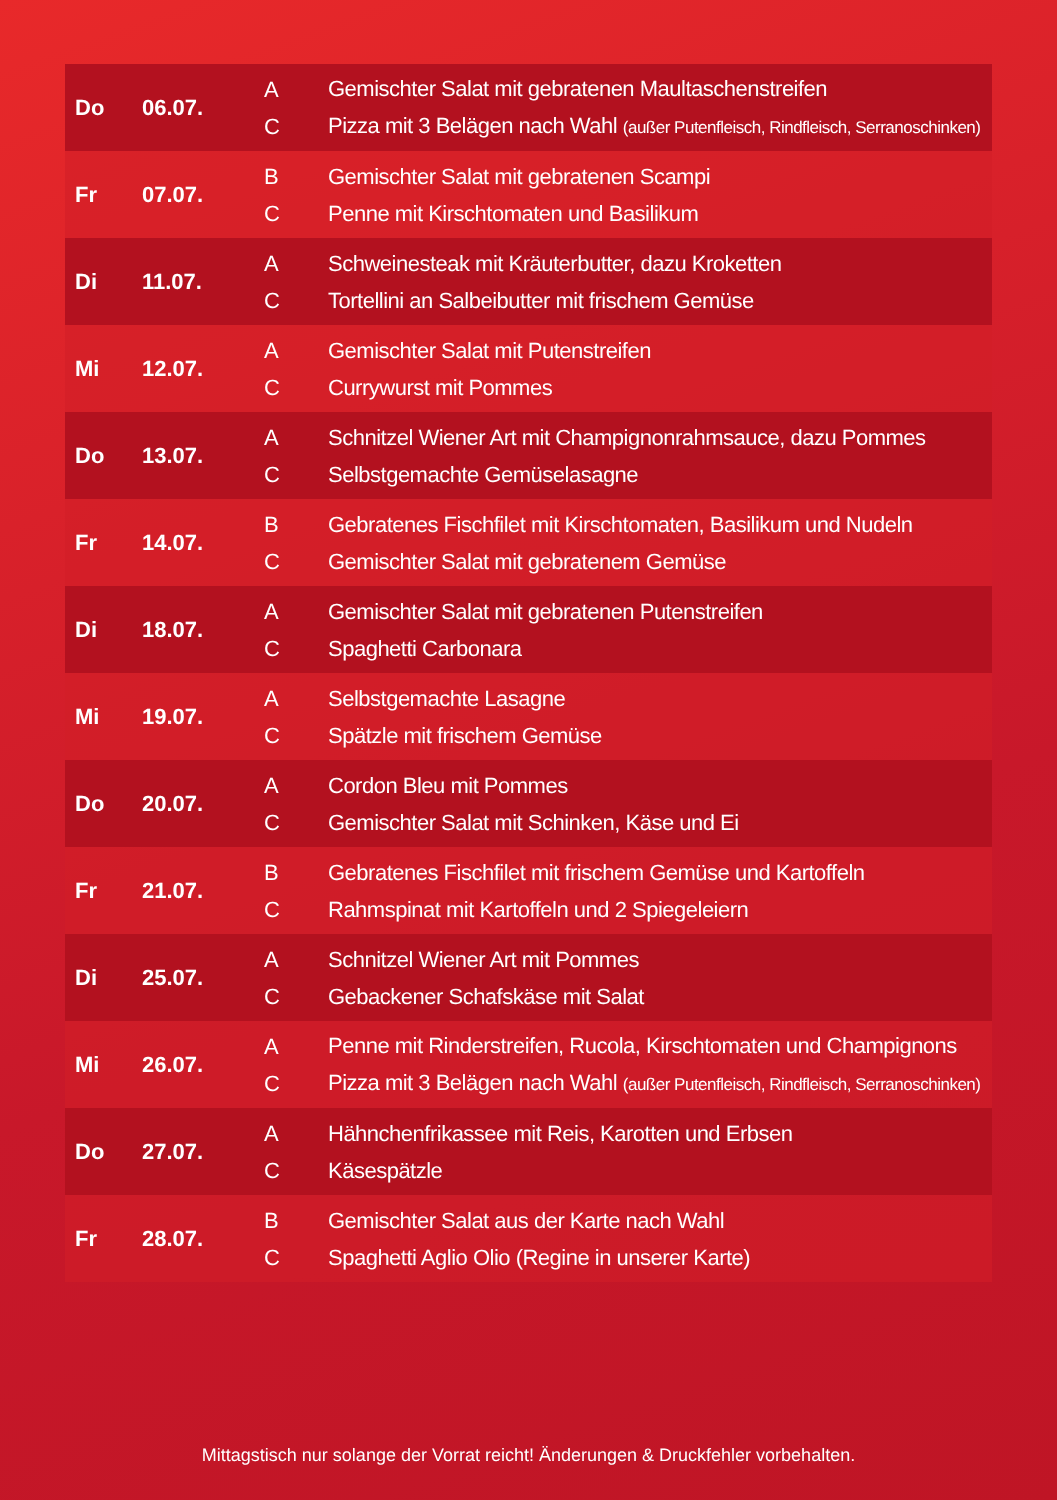| Do | 06.07. | A C | Gemischter Salat mit gebratenen Maultaschenstreifen Pizza mit 3 Belägen nach Wahl (außer Putenfleisch, Rindfleisch, Serranoschinken) |
| Fr | 07.07. | B C | Gemischter Salat mit gebratenen Scampi Penne mit Kirschtomaten und Basilikum |
| Di | 11.07. | A C | Schweinesteak mit Kräuterbutter, dazu Kroketten Tortellini an Salbeibutter mit frischem Gemüse |
| Mi | 12.07. | A C | Gemischter Salat mit Putenstreifen Currywurst mit Pommes |
| Do | 13.07. | A C | Schnitzel Wiener Art mit Champignonrahmsauce, dazu Pommes Selbstgemachte Gemüselasagne |
| Fr | 14.07. | B C | Gebratenes Fischfilet mit Kirschtomaten, Basilikum und Nudeln Gemischter Salat mit gebratenem Gemüse |
| Di | 18.07. | A C | Gemischter Salat mit gebratenen Putenstreifen Spaghetti Carbonara |
| Mi | 19.07. | A C | Selbstgemachte Lasagne Spätzle mit frischem Gemüse |
| Do | 20.07. | A C | Cordon Bleu mit Pommes Gemischter Salat mit Schinken, Käse und Ei |
| Fr | 21.07. | B C | Gebratenes Fischfilet mit frischem Gemüse und Kartoffeln Rahmspinat mit Kartoffeln und 2 Spiegeleiern |
| Di | 25.07. | A C | Schnitzel Wiener Art mit Pommes Gebackener Schafskäse mit Salat |
| Mi | 26.07. | A C | Penne mit Rinderstreifen, Rucola, Kirschtomaten und Champignons Pizza mit 3 Belägen nach Wahl (außer Putenfleisch, Rindfleisch, Serranoschinken) |
| Do | 27.07. | A C | Hähnchenfrikassee mit Reis, Karotten und Erbsen Käsespätzle |
| Fr | 28.07. | B C | Gemischter Salat aus der Karte nach Wahl Spaghetti Aglio Olio (Regine in unserer Karte) |
Mittagstisch nur solange der Vorrat reicht! Änderungen & Druckfehler vorbehalten.